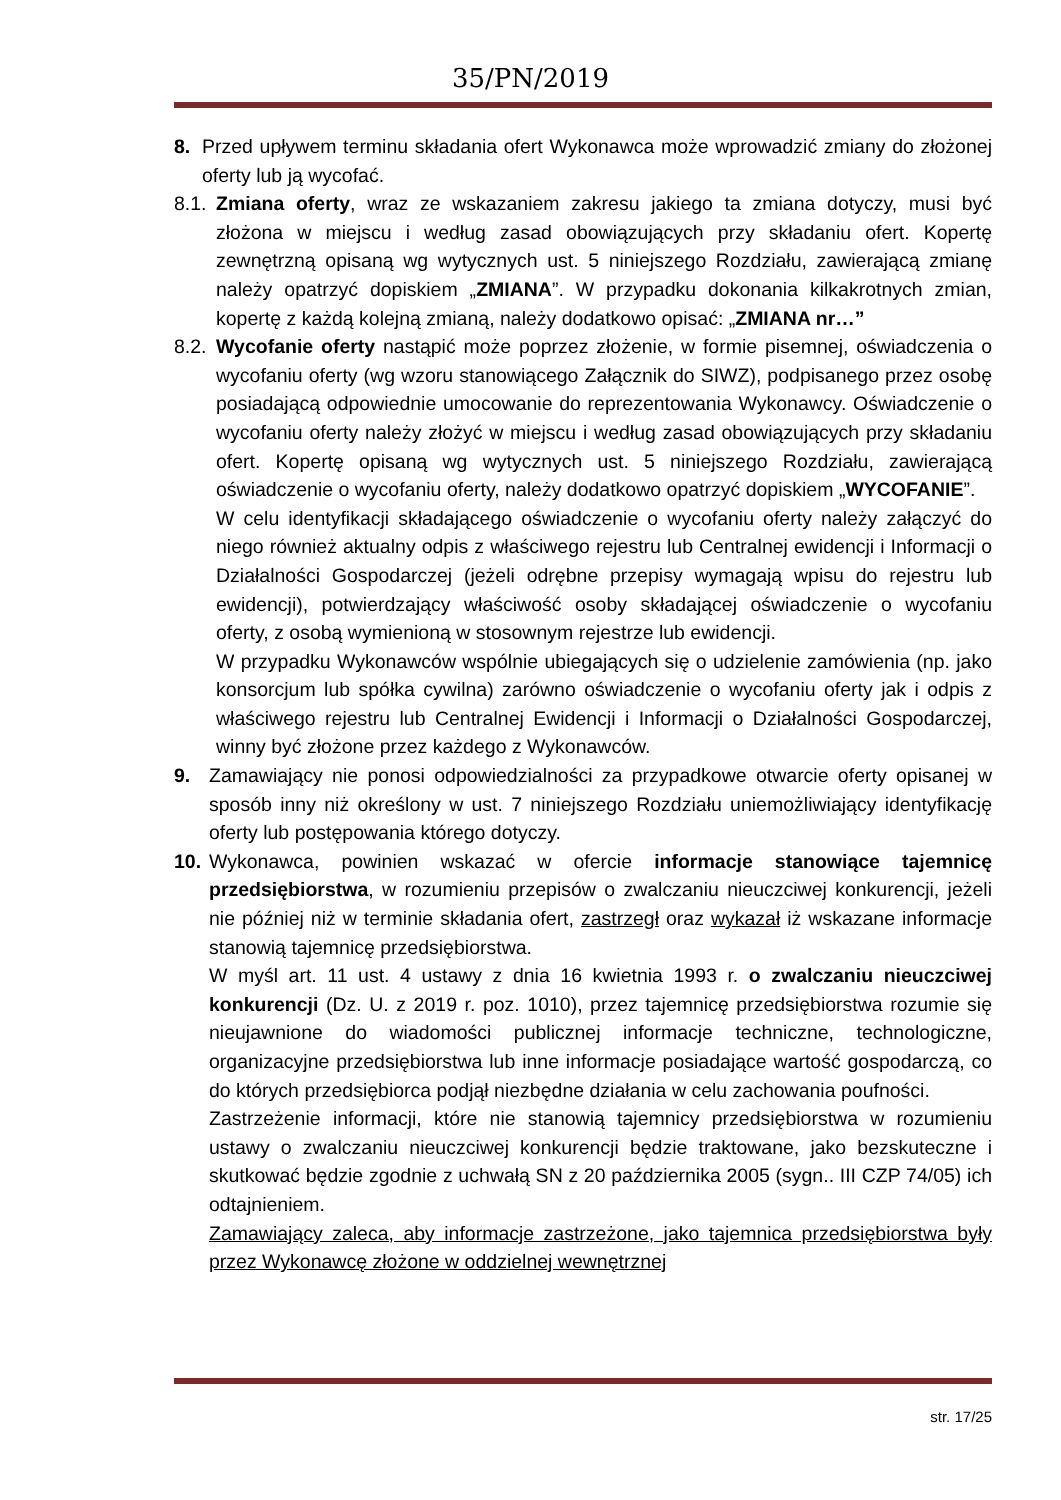35/PN/2019
8. Przed upływem terminu składania ofert Wykonawca może wprowadzić zmiany do złożonej oferty lub ją wycofać.
8.1. Zmiana oferty, wraz ze wskazaniem zakresu jakiego ta zmiana dotyczy, musi być złożona w miejscu i według zasad obowiązujących przy składaniu ofert. Kopertę zewnętrzną opisaną wg wytycznych ust. 5 niniejszego Rozdziału, zawierającą zmianę należy opatrzyć dopiskiem „ZMIANA”. W przypadku dokonania kilkakrotnych zmian, kopertę z każdą kolejną zmianą, należy dodatkowo opisać: „ZMIANA nr…”
8.2. Wycofanie oferty nastąpić może poprzez złożenie, w formie pisemnej, oświadczenia o wycofaniu oferty (wg wzoru stanowiącego Załącznik do SIWZ), podpisanego przez osobę posiadającą odpowiednie umocowanie do reprezentowania Wykonawcy. Oświadczenie o wycofaniu oferty należy złożyć w miejscu i według zasad obowiązujących przy składaniu ofert. Kopertę opisaną wg wytycznych ust. 5 niniejszego Rozdziału, zawierającą oświadczenie o wycofaniu oferty, należy dodatkowo opatrzyć dopiskiem „WYCOFANIE”.
W celu identyfikacji składającego oświadczenie o wycofaniu oferty należy załączyć do niego również aktualny odpis z właściwego rejestru lub Centralnej ewidencji i Informacji o Działalności Gospodarczej (jeżeli odrębne przepisy wymagają wpisu do rejestru lub ewidencji), potwierdzający właściwość osoby składającej oświadczenie o wycofaniu oferty, z osobą wymienioną w stosownym rejestrze lub ewidencji.
W przypadku Wykonawców wspólnie ubiegających się o udzielenie zamówienia (np. jako konsorcjum lub spółka cywilna) zarówno oświadczenie o wycofaniu oferty jak i odpis z właściwego rejestru lub Centralnej Ewidencji i Informacji o Działalności Gospodarczej, winny być złożone przez każdego z Wykonawców.
9. Zamawiający nie ponosi odpowiedzialności za przypadkowe otwarcie oferty opisanej w sposób inny niż określony w ust. 7 niniejszego Rozdziału uniemożliwiający identyfikację oferty lub postępowania którego dotyczy.
10. Wykonawca, powinien wskazać w ofercie informacje stanowiące tajemnicę przedsiębiorstwa, w rozumieniu przepisów o zwalczaniu nieuczciwej konkurencji, jeżeli nie później niż w terminie składania ofert, zastrzegł oraz wykazał iż wskazane informacje stanowią tajemnicę przedsiębiorstwa.
W myśl art. 11 ust. 4 ustawy z dnia 16 kwietnia 1993 r. o zwalczaniu nieuczciwej konkurencji (Dz. U. z 2019 r. poz. 1010), przez tajemnicę przedsiębiorstwa rozumie się nieujawnione do wiadomości publicznej informacje techniczne, technologiczne, organizacyjne przedsiębiorstwa lub inne informacje posiadające wartość gospodarczą, co do których przedsiębiorca podjął niezbędne działania w celu zachowania poufności.
Zastrzeżenie informacji, które nie stanowią tajemnicy przedsiębiorstwa w rozumieniu ustawy o zwalczaniu nieuczciwej konkurencji będzie traktowane, jako bezskuteczne i skutkować będzie zgodnie z uchwałą SN z 20 października 2005 (sygn.. III CZP 74/05) ich odtajnieniem.
Zamawiający zaleca, aby informacje zastrzeżone, jako tajemnica przedsiębiorstwa były przez Wykonawcę złożone w oddzielnej wewnętrznej
str. 17/25